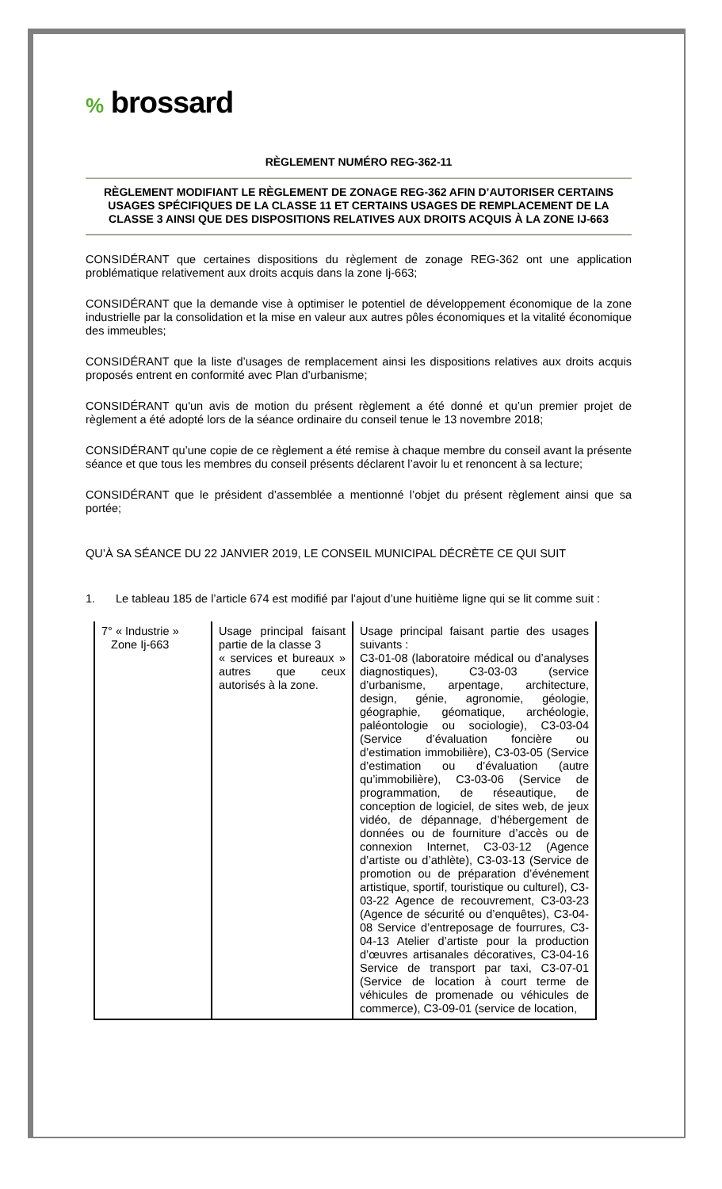% brossard
RÈGLEMENT NUMÉRO REG-362-11
RÈGLEMENT MODIFIANT LE RÈGLEMENT DE ZONAGE REG-362 AFIN D’AUTORISER CERTAINS USAGES SPÉCIFIQUES DE LA CLASSE 11 ET CERTAINS USAGES DE REMPLACEMENT DE LA CLASSE 3 AINSI QUE DES DISPOSITIONS RELATIVES AUX DROITS ACQUIS À LA ZONE IJ-663
CONSIDÉRANT que certaines dispositions du règlement de zonage REG-362 ont une application problématique relativement aux droits acquis dans la zone Ij-663;
CONSIDÉRANT que la demande vise à optimiser le potentiel de développement économique de la zone industrielle par la consolidation et la mise en valeur aux autres pôles économiques et la vitalité économique des immeubles;
CONSIDÉRANT que la liste d’usages de remplacement ainsi les dispositions relatives aux droits acquis proposés entrent en conformité avec Plan d’urbanisme;
CONSIDÉRANT qu'un avis de motion du présent règlement a été donné et qu’un premier projet de règlement a été adopté lors de la séance ordinaire du conseil tenue le 13 novembre 2018;
CONSIDÉRANT qu’une copie de ce règlement a été remise à chaque membre du conseil avant la présente séance et que tous les membres du conseil présents déclarent l’avoir lu et renoncent à sa lecture;
CONSIDÉRANT que le président d’assemblée a mentionné l’objet du présent règlement ainsi que sa portée;
QU’À SA SÉANCE DU 22 JANVIER 2019, LE CONSEIL MUNICIPAL DÉCRÈTE CE QUI SUIT
1. Le tableau 185 de l’article 674 est modifié par l’ajout d’une huitième ligne qui se lit comme suit :
| 7° « Industrie » Zone Ij-663 | Usage principal faisant partie de la classe 3 « services et bureaux » autres que ceux autorisés à la zone. | Usage principal faisant partie des usages suivants : C3-01-08 (laboratoire médical ou d’analyses diagnostiques), C3-03-03 (service d’urbanisme, arpentage, architecture, design, génie, agronomie, géologie, géographie, géomatique, archéologie, paléontologie ou sociologie), C3-03-04 (Service d’évaluation foncière ou d’estimation immobilière), C3-03-05 (Service d’estimation ou d’évaluation (autre qu’immobilière), C3-03-06 (Service de programmation, de réseautique, de conception de logiciel, de sites web, de jeux vidéo, de dépannage, d’hébergement de données ou de fourniture d’accès ou de connexion Internet, C3-03-12 (Agence d’artiste ou d’athlète), C3-03-13 (Service de promotion ou de préparation d’événement artistique, sportif, touristique ou culturel), C3-03-22 Agence de recouvrement, C3-03-23 (Agence de sécurité ou d’enquêtes), C3-04-08 Service d’entreposage de fourrures, C3-04-13 Atelier d’artiste pour la production d’œuvres artisanales décoratives, C3-04-16 Service de transport par taxi, C3-07-01 (Service de location à court terme de véhicules de promenade ou véhicules de commerce), C3-09-01 (service de location, |